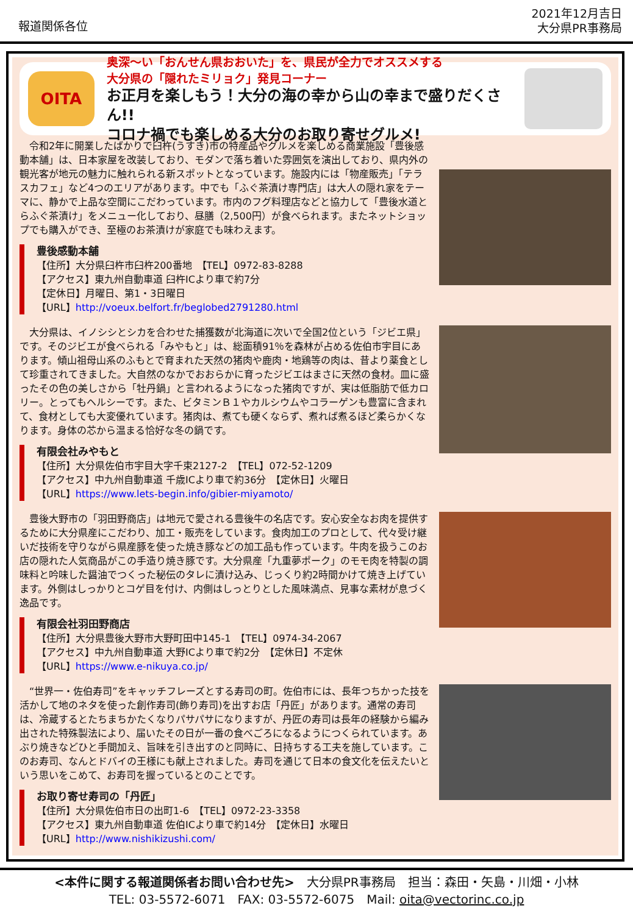報道関係各位
2021年12月吉日
大分県PR事務局
OITA
奥深～い「おんせん県おおいた」を、県民が全力でオススメする
大分県の「隠れたミリョク」発見コーナー
お正月を楽しもう！大分の海の幸から山の幸まで盛りだくさん!!
コロナ禍でも楽しめる大分のお取り寄せグルメ!
　令和2年に開業したばかりで臼杵(うすき)市の特産品やグルメを楽しめる商業施設「豊後感動本舗」は、日本家屋を改装しており、モダンで落ち着いた雰囲気を演出しており、県内外の観光客が地元の魅力に触れられる新スポットとなっています。施設内には「物産販売」「テラスカフェ」など4つのエリアがあります。中でも「ふぐ茶漬け専門店」は大人の隠れ家をテーマに、静かで上品な空間にこだわっています。市内のフグ料理店などと協力して「豊後水道とらふぐ茶漬け」をメニュー化しており、昼膳（2,500円）が食べられます。またネットショップでも購入ができ、至極のお茶漬けが家庭でも味わえます。
豊後感動本舗
【住所】大分県臼杵市臼杵200番地　【TEL】0972-83-8288
【アクセス】東九州自動車道 臼杵ICより車で約7分
【定休日】月曜日、第1・3日曜日
【URL】http://voeux.belfort.fr/beglobed2791280.html
　大分県は、イノシシとシカを合わせた捕獲数が北海道に次いで全国2位という「ジビエ県」です。そのジビエが食べられる「みやもと」は、総面積91％を森林が占める佐伯市宇目にあります。傾山祖母山系のふもとで育まれた天然の猪肉や鹿肉・地鶏等の肉は、昔より薬食として珍重されてきました。大自然のなかでおおらかに育ったジビエはまさに天然の食材。皿に盛ったその色の美しさから「牡丹鍋」と言われるようになった猪肉ですが、実は低脂肪で低カロリー。とってもヘルシーです。また、ビタミンＢ１やカルシウムやコラーゲンも豊富に含まれて、食材としても大変優れています。猪肉は、煮ても硬くならず、煮れば煮るほど柔らかくなります。身体の芯から温まる恰好な冬の鍋です。
有限会社みやもと
【住所】大分県佐伯市宇目大字千束2127-2　【TEL】072-52-1209
【アクセス】中九州自動車道 千歳ICより車で約36分　【定休日】火曜日
【URL】https://www.lets-begin.info/gibier-miyamoto/
　豊後大野市の「羽田野商店」は地元で愛される豊後牛の名店です。安心安全なお肉を提供するために大分県産にこだわり、加工・販売をしています。食肉加工のプロとして、代々受け継いだ技術を守りながら県産豚を使った焼き豚などの加工品も作っています。牛肉を扱うこのお店の隠れた人気商品がこの手造り焼き豚です。大分県産「九重夢ポーク」のモモ肉を特製の調味料と吟味した醤油でつくった秘伝のタレに漬け込み、じっくり約2時間かけて焼き上げています。外側はしっかりとコゲ目を付け、内側はしっとりとした風味満点、見事な素材が息づく逸品です。
有限会社羽田野商店
【住所】大分県豊後大野市大野町田中145-1　【TEL】0974-34-2067
【アクセス】中九州自動車道 大野ICより車で約2分　【定休日】不定休
【URL】https://www.e-nikuya.co.jp/
　“世界一・佐伯寿司”をキャッチフレーズとする寿司の町。佐伯市には、長年つちかった技を活かして地のネタを使った創作寿司(飾り寿司)を出すお店「丹匠」があります。通常の寿司は、冷蔵するとたちまちかたくなりパサパサになりますが、丹匠の寿司は長年の経験から編み出された特殊製法により、届いたその日が一番の食べごろになるようにつくられています。あぶり焼きなどひと手間加え、旨味を引き出すのと同時に、日持ちする工夫を施しています。このお寿司、なんとドバイの王様にも献上されました。寿司を通じて日本の食文化を伝えたいという思いをこめて、お寿司を握っているとのことです。
お取り寄せ寿司の「丹匠」
【住所】大分県佐伯市日の出町1-6　【TEL】0972-23-3358
【アクセス】東九州自動車道 佐伯ICより車で約14分　【定休日】水曜日
【URL】http://www.nishikizushi.com/
<本件に関する報道関係者お問い合わせ先>　大分県PR事務局　担当：森田・矢島・川畑・小林
TEL: 03-5572-6071　FAX: 03-5572-6075　Mail: oita@vectorinc.co.jp